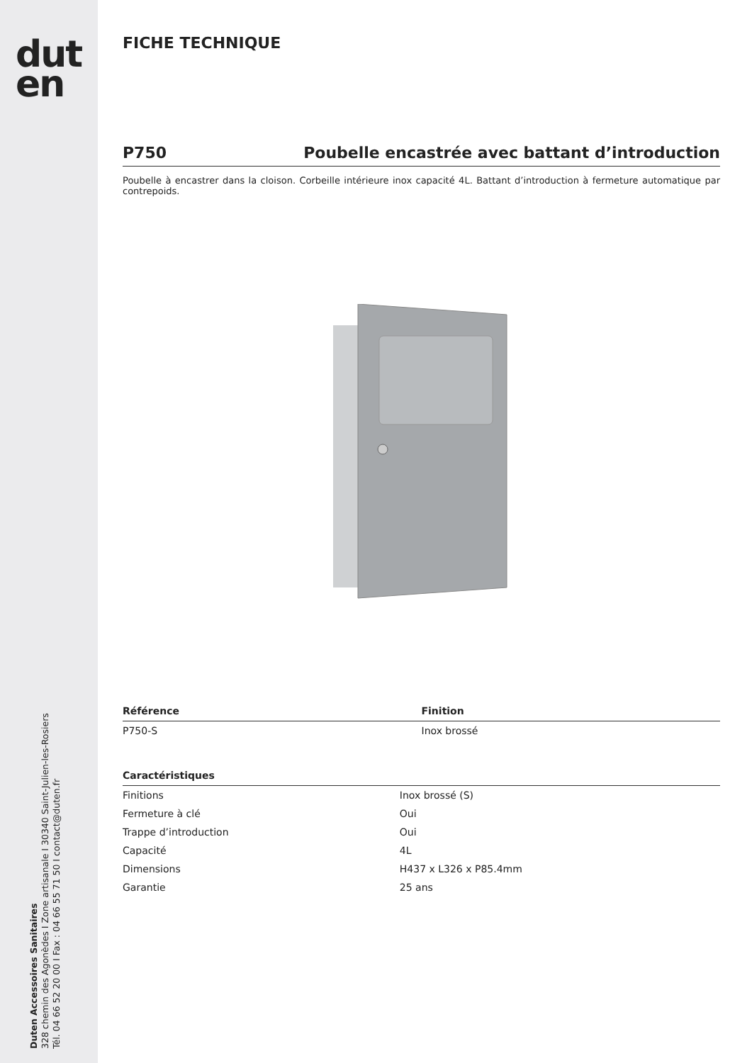dut
en
Duten Accessoires Sanitaires
328 chemin des Agonèdes I Zone artisanale I 30340 Saint-Julien-les-Rosiers
Tél. 04 66 52 20 00 I Fax : 04 66 55 71 50 I contact@duten.fr
FICHE TECHNIQUE
P750 Poubelle encastrée avec battant d’introduction
Poubelle à encastrer dans la cloison. Corbeille intérieure inox capacité 4L. Battant d’introduction à fermeture automatique par contrepoids.
| Référence | Finition |
| --- | --- |
| P750-S | Inox brossé |
| Caractéristiques | |
| --- | --- |
| Finitions | Inox brossé (S) |
| Fermeture à clé | Oui |
| Trappe d’introduction | Oui |
| Capacité | 4L |
| Dimensions | H437 x L326 x P85.4mm |
| Garantie | 25 ans |